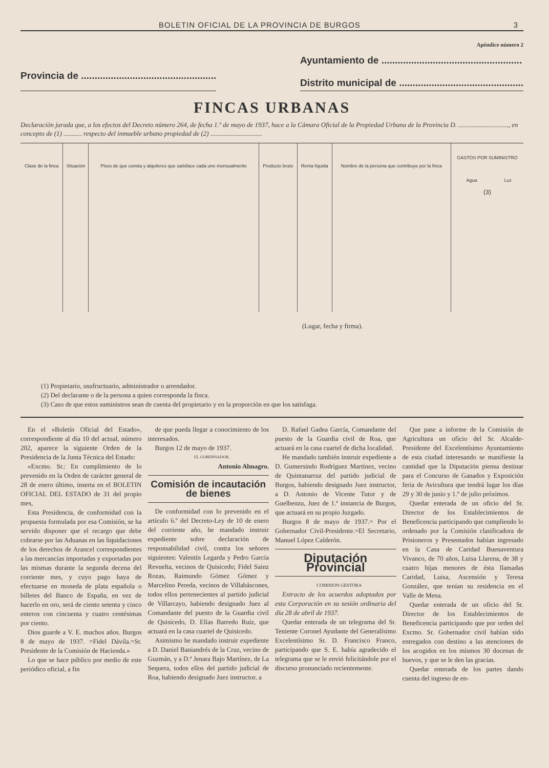BOLETIN OFICIAL DE LA PROVINCIA DE BURGOS 3
Apéndice número 2
Provincia de ..................................................
Ayuntamiento de ....................................................
Distrito municipal de ..............................................
FINCAS URBANAS
Declaración jurada que, a los efectos del Decreto número 264, de fecha 1.º de mayo de 1937, hace a la Cámara Oficial de la Propiedad Urbana de la Provincia D. .............................., en concepto de (1) ........... respecto del inmueble urbano propiedad de (2) ...............................
| Clase de la finca | Situación | Pisos de que consta y alquileres que satisface cada uno mensualmente | Producto bruto | Renta líquida | Nombre de la persona que contribuye por la finca | GASTOS POR SUMINISTRO | |
| --- | --- | --- | --- | --- | --- | --- | --- |
| | | | | | | Agua | Luz |
| | | | | | | (3) | |
(Lugar, fecha y firma).
(1) Propietario, usufructuario, administrador o arrendador.
(2) Del declarante o de la persona a quien corresponda la finca.
(3) Caso de que estos suministros sean de cuenta del propietario y en la proporción en que los satisfaga.
En el «Boletín Oficial del Estado», correspondiente al día 10 del actual, número 202, aparece la siguiente Orden de la Presidencia de la Junta Técnica del Estado:
«Excmo. Sr.: En cumplimiento de lo prevenido en la Orden de carácter general de 28 de enero último, inserta en el BOLETIN OFICIAL DEL ESTADO de 31 del propio mes,
Esta Presidencia, de conformidad con la propuesta formulada por esa Comisión, se ha servido disponer que el recargo que debe cobrarse por las Aduanas en las liquidaciones de los derechos de Arancel correspondientes a las mercancías importadas y exportadas por las mismas durante la segunda decena del corriente mes, y cuyo pago haya de efectuarse en moneda de plata española o billetes del Banco de España, en vez de hacerlo en oro, será de ciento setenta y cinco enteros con cincuenta y cuatro centésimas por ciento.
Dios guarde a V. E. muchos años. Burgos 8 de mayo de 1937. =Fidel Dávila.=Sr. Presidente de la Comisión de Hacienda.»
Lo que se hace público por medio de este periódico oficial, a fin
de que pueda llegar a conocimiento de los interesados.
Burgos 12 de mayo de 1937.
EL GOBERNADOR,
Antonio Almagro.
Comisión de incautación de bienes
De conformidad con lo prevenido en el artículo 6.º del Decreto-Ley de 10 de enero del corriente año, he mandado instruir expediente sobre declaración de responsabilidad civil, contra los señores siguientes: Valentín Legarda y Pedro García Revuelta, vecinos de Quisicedo; Fidel Sainz Rozas, Raimundo Gómez Gómez y Marcelino Pereda, vecinos de Villabáscones, todos ellos pertenecientes al partido judicial de Villarcayo, habiendo designado Juez al Comandante del puesto de la Guardia civil de Quisicedo, D. Elías Barredo Ruiz, que actuará en la casa cuartel de Quisicedo.
Asimismo he mandado instruir expediente a D. Daniel Baniandrés de la Cruz, vecino de Guzmán, y a D.ª Jenara Bajo Martínez, de La Sequera, todos ellos del partido judicial de Roa, habiendo designado Juez instructor, a
D. Rafael Gadea García, Comandante del puesto de la Guardia civil de Roa, que actuará en la casa cuartel de dicha localidad.
He mandado también instruir expediente a D. Gumersindo Rodríguez Martínez, vecino de Quintanarruz del partido judicial de Burgos, habiendo designado Juez instructor, a D. Antonio de Vicente Tutor y de Guelbenzu, Juez de 1.ª instancia de Burgos, que actuará en su propio Juzgado.
Burgos 8 de mayo de 1937.= Por el Gobernador Civil-Presidente.=El Secretario, Manuel López Calderón.
Diputación Provincial
COMISION GESTORA
Extracto de los acuerdos adoptados por esta Corporación en su sesión ordinaria del día 28 de abril de 1937.
Quedar enterada de un telegrama del Sr. Teniente Coronel Ayudante del Generalísimo Excelentísimo Sr. D. Francisco Franco, participando que S. E. había agradecido el telegrama que se le envió felicitándole por el discurso pronunciado recientemente.
Que pase a informe de la Comisión de Agricultura un oficio del Sr. Alcalde-Presidente del Excelentísimo Ayuntamiento de esta ciudad interesando se manifieste la cantidad que la Diputación piensa destinar para el Concurso de Ganados y Exposición feria de Avicultura que tendrá lugar los días 29 y 30 de junio y 1.º de julio próximos.
Quedar enterada de un oficio del Sr. Director de los Establecimientos de Beneficencia participando que cumpliendo lo ordenado por la Comisión clasificadora de Prisioneros y Presentados habían ingresado en la Casa de Caridad Buenaventura Vivanco, de 70 años, Luisa Llarena, de 38 y cuatro hijas menores de ésta llamadas Caridad, Luisa, Ascensión y Teresa González, que tenían su residencia en el Valle de Mena.
Quedar enterada de un oficio del Sr. Director de los Establecimientos de Beneficencia participando que por orden del Excmo. Sr. Gobernador civil habían sido entregados con destino a las atenciones de los acogidos en los mismos 30 docenas de huevos, y que se le den las gracias.
Quedar enterada de los partes dando cuenta del ingreso de en-